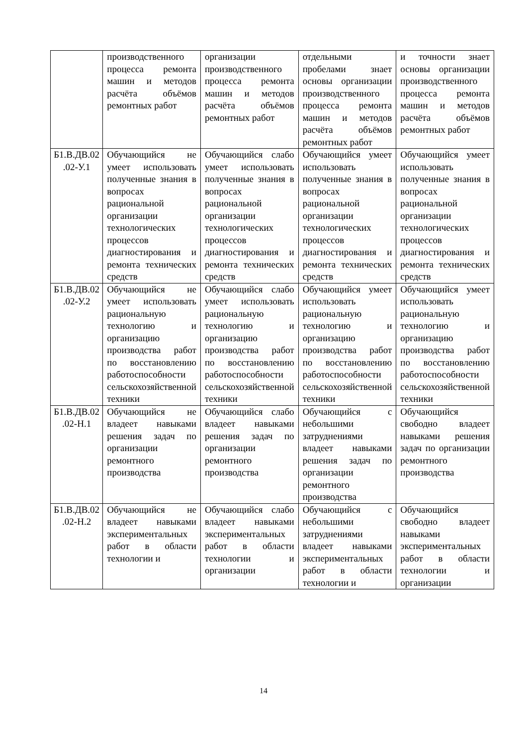| | производственного процесса ремонта машин и методов расчёта объёмов ремонтных работ | организации производственного процесса ремонта машин и методов расчёта объёмов ремонтных работ | отдельными пробелами знает основы организации производственного процесса ремонта машин и методов расчёта объёмов ремонтных работ | и точности знает основы организации производственного процесса ремонта машин и методов расчёта объёмов ремонтных работ |
| Б1.В.ДВ.02 .02-У.1 | Обучающийся не умеет использовать полученные знания в вопросах рациональной организации технологических процессов диагностирования и ремонта технических средств | Обучающийся слабо умеет использовать полученные знания в вопросах рациональной организации технологических процессов диагностирования и ремонта технических средств | Обучающийся умеет использовать полученные знания в вопросах рациональной организации технологических процессов диагностирования и ремонта технических средств | Обучающийся умеет использовать полученные знания в вопросах рациональной организации технологических процессов диагностирования и ремонта технических средств |
| Б1.В.ДВ.02 .02-У.2 | Обучающийся не умеет использовать рациональную технологию и организацию производства работ по восстановлению работоспособности сельскохозяйственной техники | Обучающийся слабо умеет использовать рациональную технологию и организацию производства работ по восстановлению работоспособности сельскохозяйственной техники | Обучающийся умеет использовать рациональную технологию и организацию производства работ по восстановлению работоспособности сельскохозяйственной техники | Обучающийся умеет использовать рациональную технологию и организацию производства работ по восстановлению работоспособности сельскохозяйственной техники |
| Б1.В.ДВ.02 .02-Н.1 | Обучающийся не владеет навыками решения задач по организации ремонтного производства | Обучающийся слабо владеет навыками решения задач по организации ремонтного производства | Обучающийся с небольшими затруднениями владеет навыками решения задач по организации ремонтного производства | Обучающийся свободно владеет навыками решения задач по организации ремонтного производства |
| Б1.В.ДВ.02 .02-Н.2 | Обучающийся не владеет навыками экспериментальных работ в области технологии и | Обучающийся слабо владеет навыками экспериментальных работ в области технологии и организации | Обучающийся с небольшими затруднениями владеет навыками экспериментальных работ в области технологии и | Обучающийся свободно владеет навыками экспериментальных работ в области технологии и организации |
14